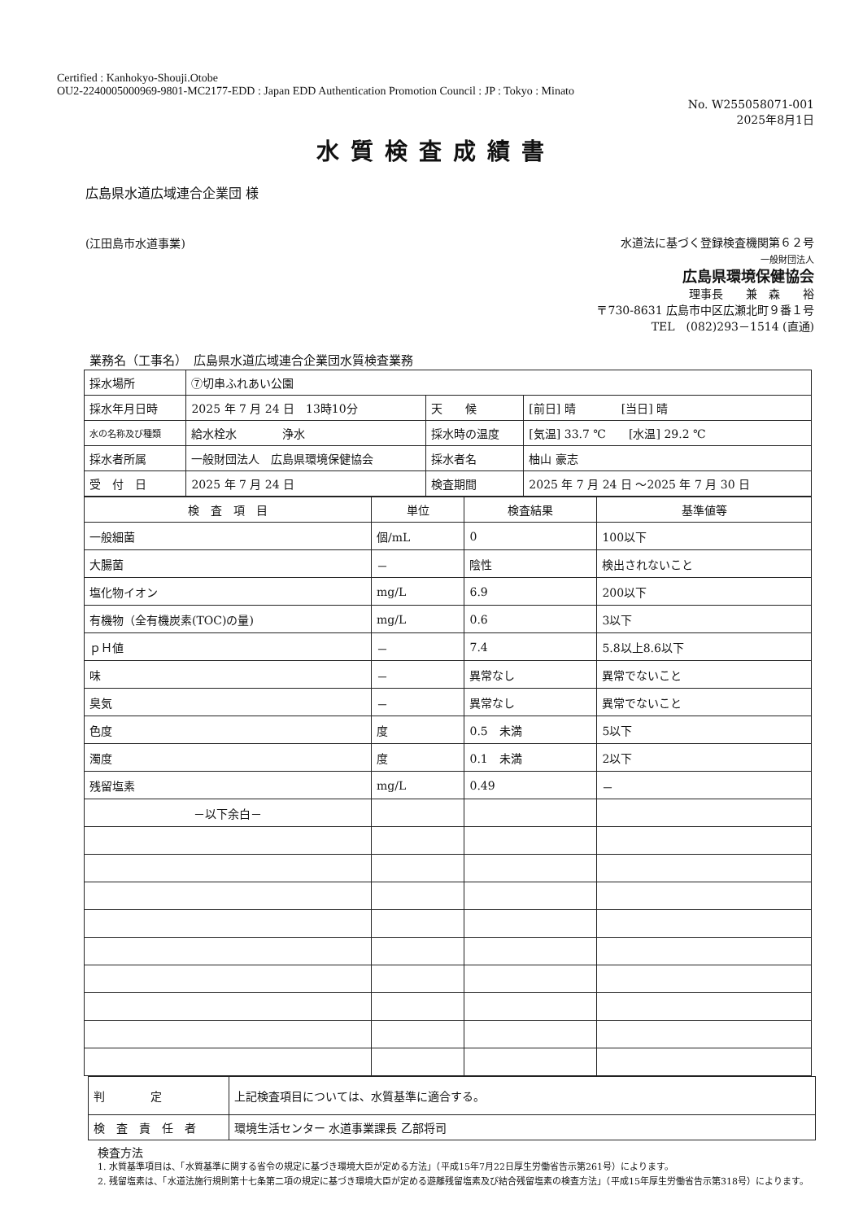Certified : Kanhokyo-Shouji.Otobe
OU2-2240005000969-9801-MC2177-EDD : Japan EDD Authentication Promotion Council : JP : Tokyo : Minato
No. W255058071-001
2025年8月1日
水質検査成績書
広島県水道広域連合企業団 様
(江田島市水道事業)
水道法に基づく登録検査機関第６２号
一般財団法人
広島県環境保健協会
理事長　　兼　森　　裕
〒730-8631 広島市中区広瀬北町９番１号
TEL　(082)293－1514 (直通)
業務名（工事名）　広島県水道広域連合企業団水質検査業務
| 採水場所 | ⑦切串ふれあい公園 | | |
| 採水年月日時 | 2025 年 7 月 24 日 13時10分 | 天 候 | [前日] 晴 [当日] 晴 |
| 水の名称及び種類 | 給水栓水 浄水 | 採水時の温度 | [気温] 33.7 ℃ [水温] 29.2 ℃ |
| 採水者所属 | 一般財団法人 広島県環境保健協会 | 採水者名 | 柚山 豪志 |
| 受 付 日 | 2025 年 7 月 24 日 | 検査期間 | 2025 年 7 月 24 日 ～2025 年 7 月 30 日 |
| 検 査 項 目 | 単位 | 検査結果 | 基準値等 |
| --- | --- | --- | --- |
| 一般細菌 | 個/mL | 0 | 100以下 |
| 大腸菌 | － | 陰性 | 検出されないこと |
| 塩化物イオン | mg/L | 6.9 | 200以下 |
| 有機物（全有機炭素(TOC)の量) | mg/L | 0.6 | 3以下 |
| ｐＨ値 | － | 7.4 | 5.8以上8.6以下 |
| 味 | － | 異常なし | 異常でないこと |
| 臭気 | － | 異常なし | 異常でないこと |
| 色度 | 度 | 0.5 未満 | 5以下 |
| 濁度 | 度 | 0.1 未満 | 2以下 |
| 残留塩素 | mg/L | 0.49 | － |
| －以下余白－ | | | |
| 判 定 | 上記検査項目については、水質基準に適合する。 |
| 検 査 責 任 者 | 環境生活センター 水道事業課長 乙部将司 |
検査方法
1. 水質基準項目は、「水質基準に関する省令の規定に基づき環境大臣が定める方法」（平成15年7月22日厚生労働省告示第261号）によります。
2. 残留塩素は、「水道法施行規則第十七条第二項の規定に基づき環境大臣が定める遊離残留塩素及び結合残留塩素の検査方法」（平成15年厚生労働省告示第318号）によります。